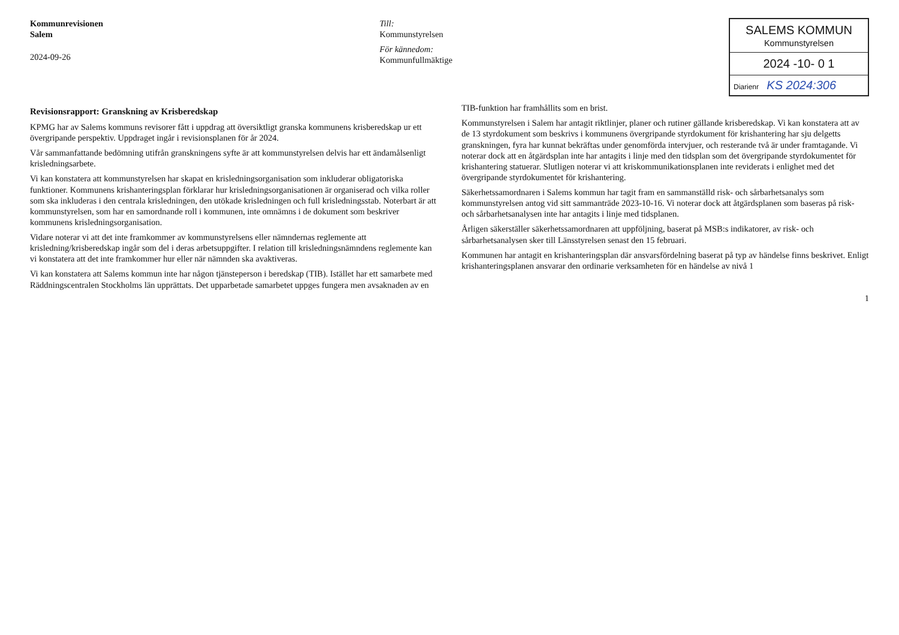Kommunrevisionen
Salem
2024-09-26
Till:
Kommunstyrelsen
För kännedom:
Kommunfullmäktige
SALEMS KOMMUN
Kommunstyrelsen
2024 -10- 0 1
Diarienr KS 2024:306
Revisionsrapport: Granskning av Krisberedskap
KPMG har av Salems kommuns revisorer fått i uppdrag att översiktligt granska kommunens krisberedskap ur ett övergripande perspektiv. Uppdraget ingår i revisionsplanen för år 2024.
Vår sammanfattande bedömning utifrån granskningens syfte är att kommunstyrelsen delvis har ett ändamålsenligt krisledningsarbete.
Vi kan konstatera att kommunstyrelsen har skapat en krisledningsorganisation som inkluderar obligatoriska funktioner. Kommunens krishanteringsplan förklarar hur krisledningsorganisationen är organiserad och vilka roller som ska inkluderas i den centrala krisledningen, den utökade krisledningen och full krisledningsstab. Noterbart är att kommunstyrelsen, som har en samordnande roll i kommunen, inte omnämns i de dokument som beskriver kommunens krisledningsorganisation.
Vidare noterar vi att det inte framkommer av kommunstyrelsens eller nämndernas reglemente att krisledning/krisberedskap ingår som del i deras arbetsuppgifter. I relation till krisledningsnämndens reglemente kan vi konstatera att det inte framkommer hur eller när nämnden ska avaktiveras.
Vi kan konstatera att Salems kommun inte har någon tjänsteperson i beredskap (TIB). Istället har ett samarbete med Räddningscentralen Stockholms län upprättats. Det upparbetade samarbetet uppges fungera men avsaknaden av en TIB-funktion har framhållits som en brist.
Kommunstyrelsen i Salem har antagit riktlinjer, planer och rutiner gällande krisberedskap. Vi kan konstatera att av de 13 styrdokument som beskrivs i kommunens övergripande styrdokument för krishantering har sju delgetts granskningen, fyra har kunnat bekräftas under genomförda intervjuer, och resterande två är under framtagande. Vi noterar dock att en åtgärdsplan inte har antagits i linje med den tidsplan som det övergripande styrdokumentet för krishantering statuerar. Slutligen noterar vi att kriskommunikationsplanen inte reviderats i enlighet med det övergripande styrdokumentet för krishantering.
Säkerhetssamordnaren i Salems kommun har tagit fram en sammanställd risk- och sårbarhetsanalys som kommunstyrelsen antog vid sitt sammanträde 2023-10-16. Vi noterar dock att åtgärdsplanen som baseras på risk- och sårbarhetsanalysen inte har antagits i linje med tidsplanen.
Årligen säkerställer säkerhetssamordnaren att uppföljning, baserat på MSB:s indikatorer, av risk- och sårbarhetsanalysen sker till Länsstyrelsen senast den 15 februari.
Kommunen har antagit en krishanteringsplan där ansvarsfördelning baserat på typ av händelse finns beskrivet. Enligt krishanteringsplanen ansvarar den ordinarie verksamheten för en händelse av nivå 1
1